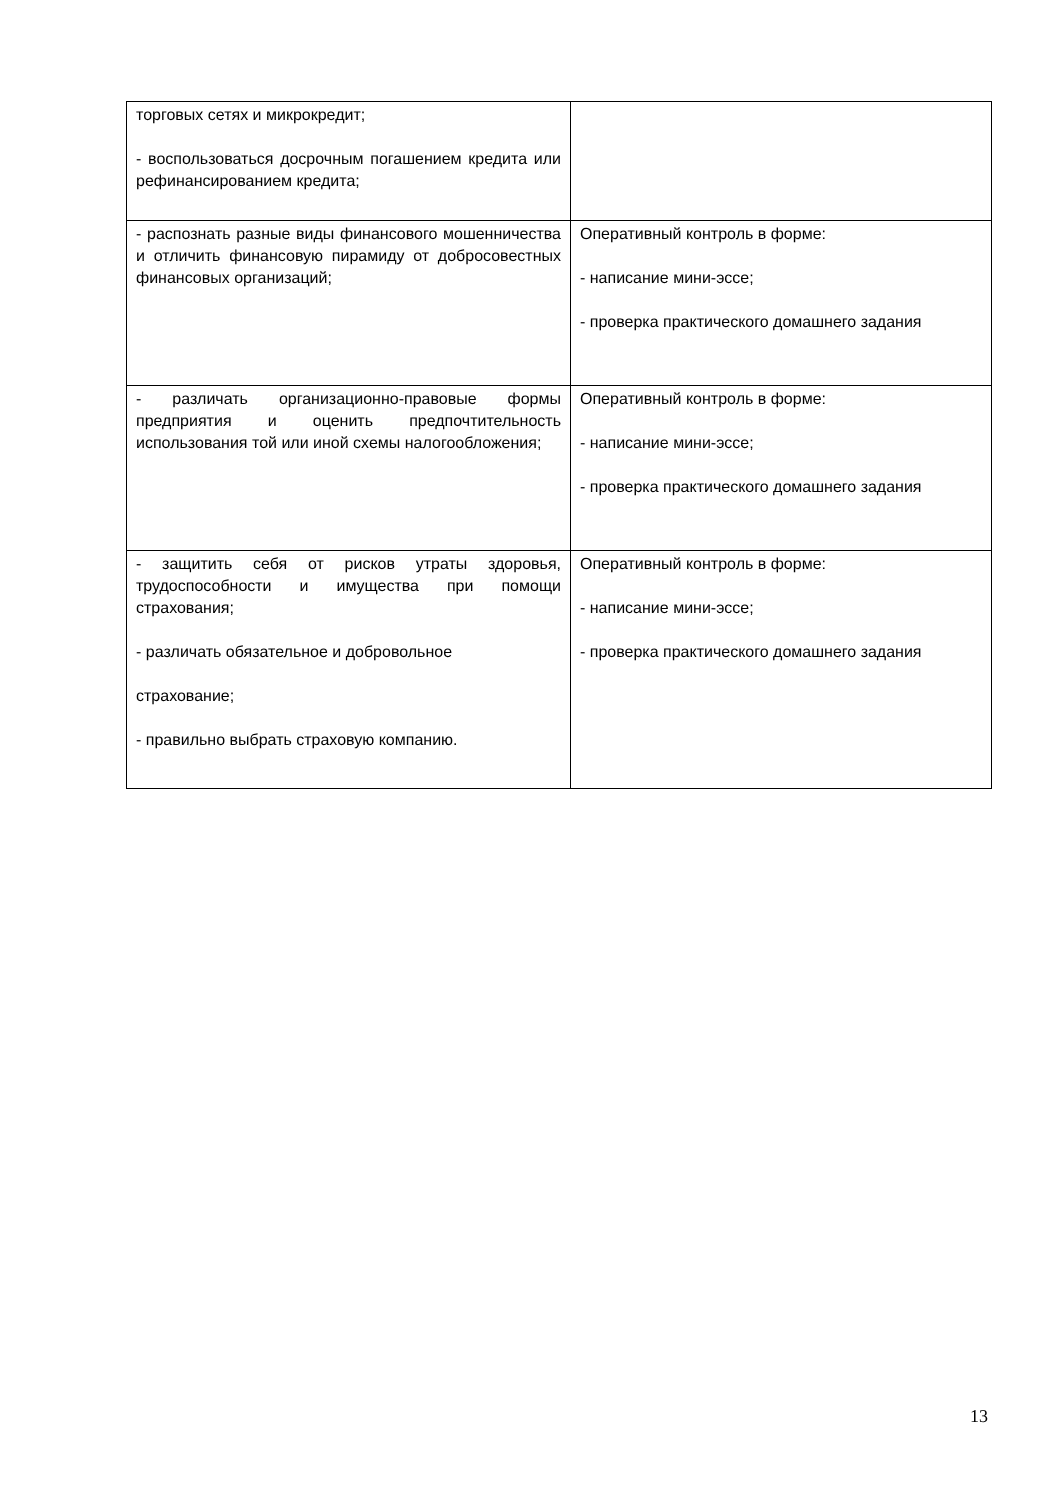| торговых сетях и микрокредит; - воспользоваться досрочным погашением кредита или рефинансированием кредита; | |
| - распознать разные виды финансового мошенничества и отличить финансовую пирамиду от добросовестных финансовых организаций; | Оперативный контроль в форме: - написание мини-эссе; - проверка практического домашнего задания |
| - различать организационно-правовые формы предприятия и оценить предпочтительность использования той или иной схемы налогообложения; | Оперативный контроль в форме: - написание мини-эссе; - проверка практического домашнего задания |
| - защитить себя от рисков утраты здоровья, трудоспособности и имущества при помощи страхования; - различать обязательное и добровольное страхование; - правильно выбрать страховую компанию. | Оперативный контроль в форме: - написание мини-эссе; - проверка практического домашнего задания |
13